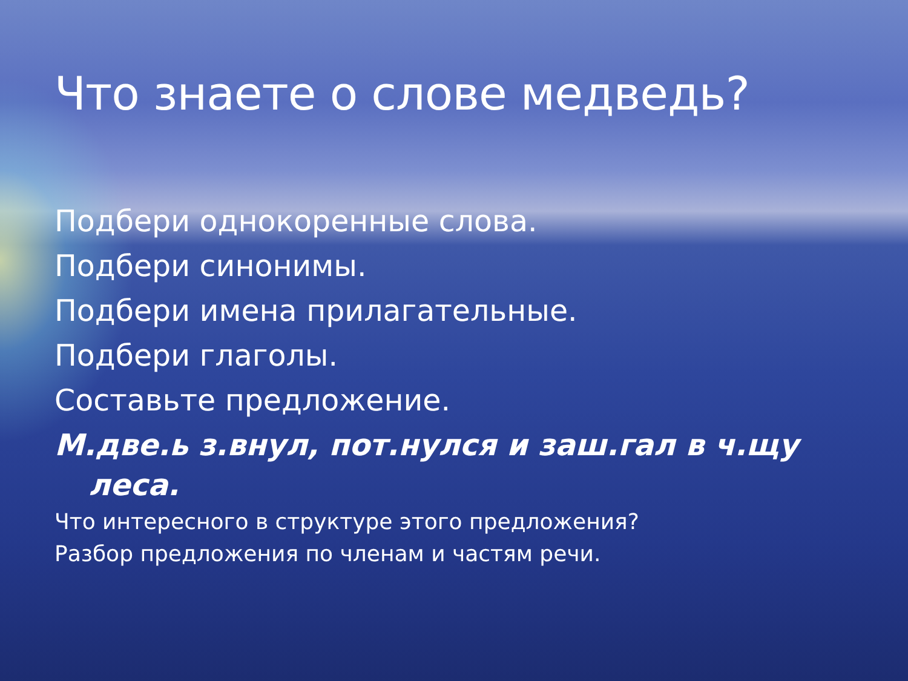Что знаете о слове медведь?
Подбери однокоренные слова.
Подбери синонимы.
Подбери имена прилагательные.
Подбери глаголы.
Составьте предложение.
М.две.ь з.внул, пот.нулся и заш.гал в ч.щу
леса.
Что интересного в структуре этого предложения?
Разбор предложения по членам и частям речи.